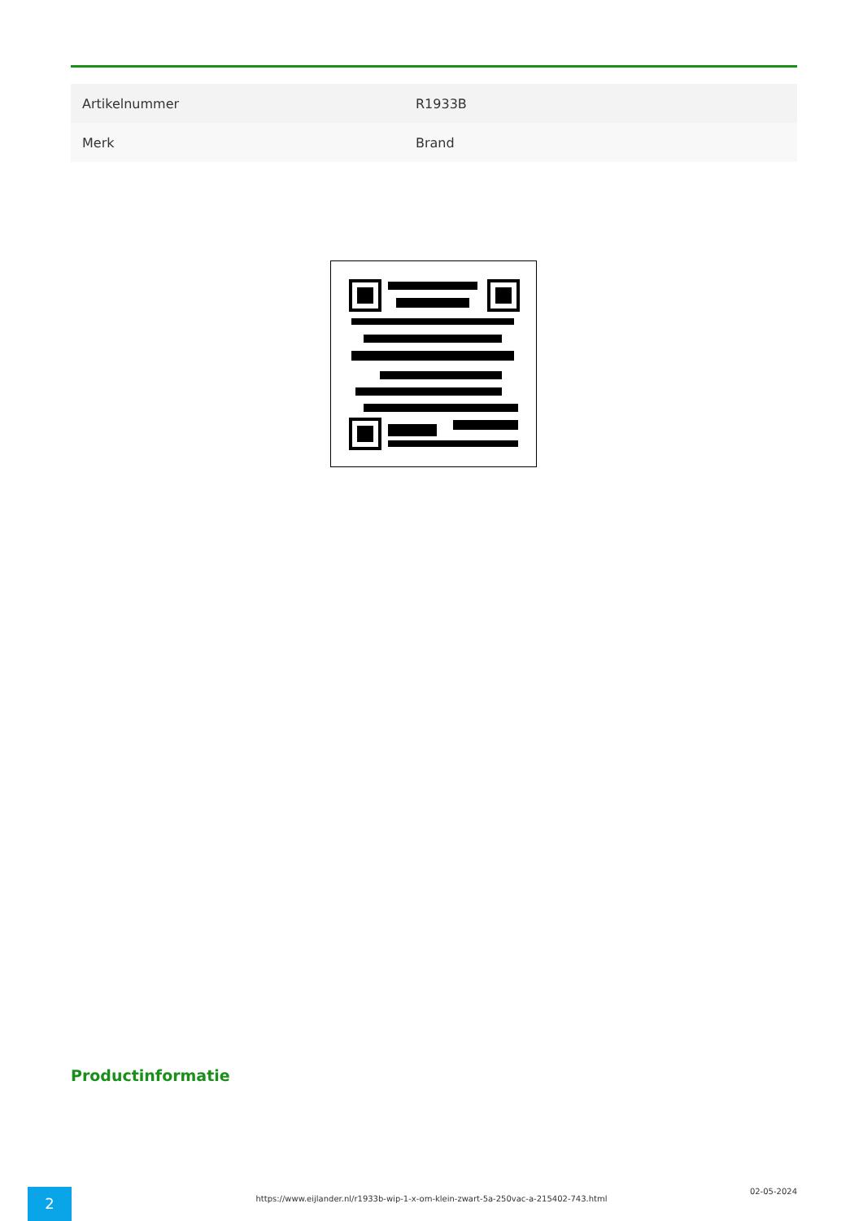| Artikelnummer | R1933B |
| Merk | Brand |
Productinformatie
2
https://www.eijlander.nl/r1933b-wip-1-x-om-klein-zwart-5a-250vac-a-215402-743.html
02-05-2024